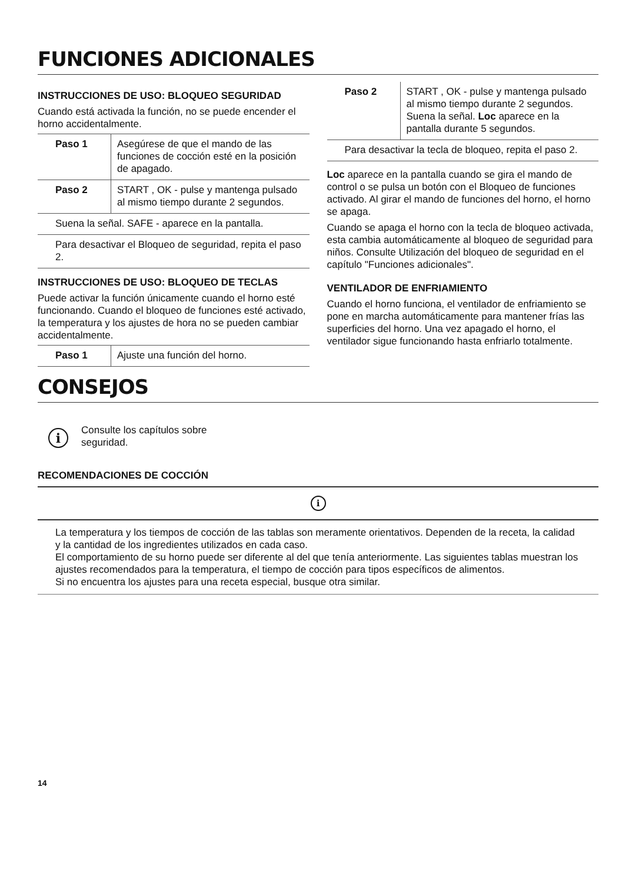FUNCIONES ADICIONALES
INSTRUCCIONES DE USO: BLOQUEO SEGURIDAD
Cuando está activada la función, no se puede encender el horno accidentalmente.
| Paso 1 | Asegúrese de que el mando de las funciones de cocción esté en la posición de apagado. |
| Paso 2 | START , OK - pulse y mantenga pulsado al mismo tiempo durante 2 segundos. |
| Suena la señal. SAFE - aparece en la pantalla. | |
| Para desactivar el Bloqueo de seguridad, repita el paso 2. | |
INSTRUCCIONES DE USO: BLOQUEO DE TECLAS
Puede activar la función únicamente cuando el horno esté funcionando. Cuando el bloqueo de funciones esté activado, la temperatura y los ajustes de hora no se pueden cambiar accidentalmente.
| Paso 1 | Ajuste una función del horno. |
| Paso 2 | START , OK - pulse y mantenga pulsado al mismo tiempo durante 2 segundos. Suena la señal. Loc aparece en la pantalla durante 5 segundos. |
| Para desactivar la tecla de bloqueo, repita el paso 2. | |
Loc aparece en la pantalla cuando se gira el mando de control o se pulsa un botón con el Bloqueo de funciones activado. Al girar el mando de funciones del horno, el horno se apaga.
Cuando se apaga el horno con la tecla de bloqueo activada, esta cambia automáticamente al bloqueo de seguridad para niños. Consulte Utilización del bloqueo de seguridad en el capítulo "Funciones adicionales".
VENTILADOR DE ENFRIAMIENTO
Cuando el horno funciona, el ventilador de enfriamiento se pone en marcha automáticamente para mantener frías las superficies del horno. Una vez apagado el horno, el ventilador sigue funcionando hasta enfriarlo totalmente.
CONSEJOS
i
Consulte los capítulos sobre
seguridad.
RECOMENDACIONES DE COCCIÓN
i
La temperatura y los tiempos de cocción de las tablas son meramente orientativos. Dependen de la receta, la calidad y la cantidad de los ingredientes utilizados en cada caso.
El comportamiento de su horno puede ser diferente al del que tenía anteriormente. Las siguientes tablas muestran los ajustes recomendados para la temperatura, el tiempo de cocción para tipos específicos de alimentos.
Si no encuentra los ajustes para una receta especial, busque otra similar.
14